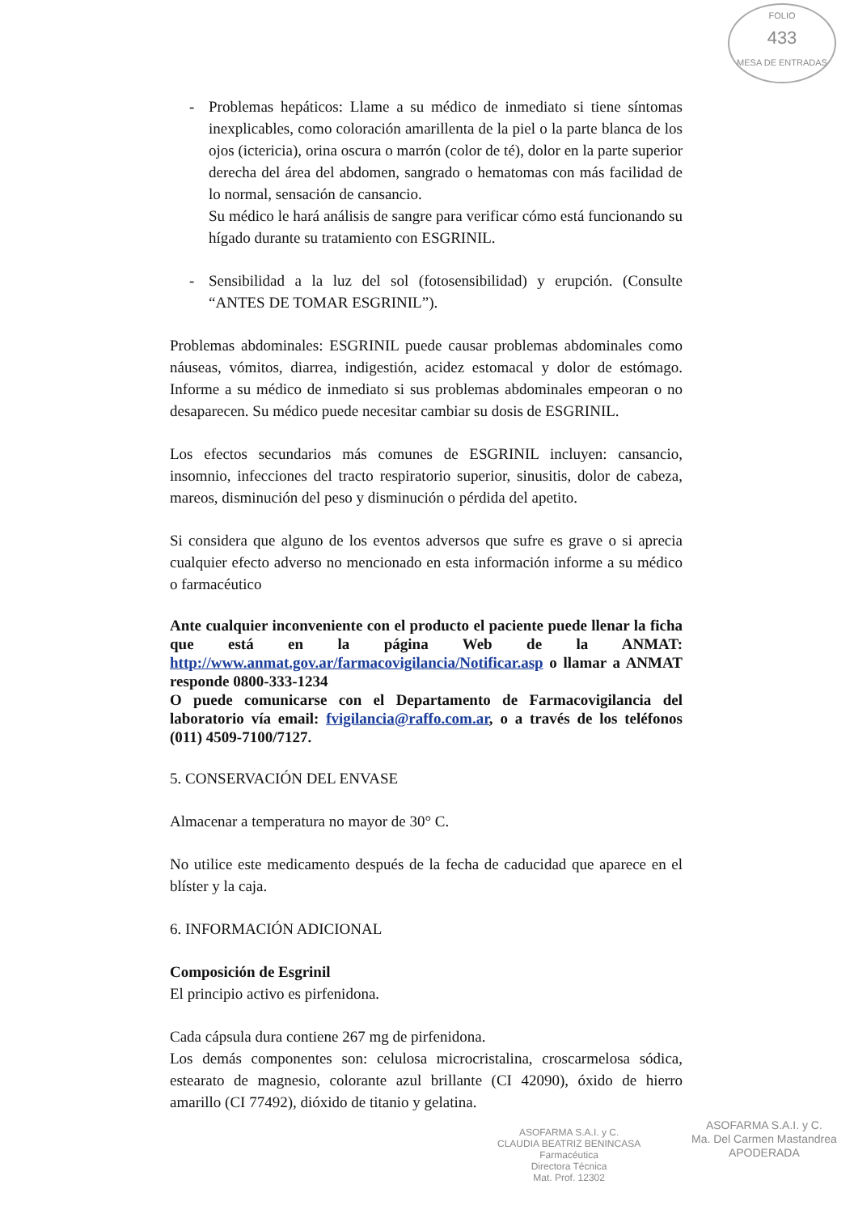FOLIO
433
MESA DE ENTRADAS
- Problemas hepáticos: Llame a su médico de inmediato si tiene síntomas inexplicables, como coloración amarillenta de la piel o la parte blanca de los ojos (ictericia), orina oscura o marrón (color de té), dolor en la parte superior derecha del área del abdomen, sangrado o hematomas con más facilidad de lo normal, sensación de cansancio.
Su médico le hará análisis de sangre para verificar cómo está funcionando su hígado durante su tratamiento con ESGRINIL.
- Sensibilidad a la luz del sol (fotosensibilidad) y erupción. (Consulte “ANTES DE TOMAR ESGRINIL”).
Problemas abdominales: ESGRINIL puede causar problemas abdominales como náuseas, vómitos, diarrea, indigestión, acidez estomacal y dolor de estómago. Informe a su médico de inmediato si sus problemas abdominales empeoran o no desaparecen. Su médico puede necesitar cambiar su dosis de ESGRINIL.
Los efectos secundarios más comunes de ESGRINIL incluyen: cansancio, insomnio, infecciones del tracto respiratorio superior, sinusitis, dolor de cabeza, mareos, disminución del peso y disminución o pérdida del apetito.
Si considera que alguno de los eventos adversos que sufre es grave o si aprecia cualquier efecto adverso no mencionado en esta información informe a su médico o farmacéutico
Ante cualquier inconveniente con el producto el paciente puede llenar la ficha que está en la página Web de la ANMAT: http://www.anmat.gov.ar/farmacovigilancia/Notificar.asp o llamar a ANMAT responde 0800-333-1234
O puede comunicarse con el Departamento de Farmacovigilancia del laboratorio vía email: fvigilancia@raffo.com.ar, o a través de los teléfonos (011) 4509-7100/7127.
5. CONSERVACIÓN DEL ENVASE
Almacenar a temperatura no mayor de 30° C.
No utilice este medicamento después de la fecha de caducidad que aparece en el blíster y la caja.
6. INFORMACIÓN ADICIONAL
Composición de Esgrinil
El principio activo es pirfenidona.
Cada cápsula dura contiene 267 mg de pirfenidona.
Los demás componentes son: celulosa microcristalina, croscarmelosa sódica, estearato de magnesio, colorante azul brillante (CI 42090), óxido de hierro amarillo (CI 77492), dióxido de titanio y gelatina.
ASOFARMA S.A.I. y C.
CLAUDIA BEATRIZ BENINCASA
Farmacéutica
Directora Técnica
Mat. Prof. 12302
ASOFARMA S.A.I. y C.
Ma. Del Carmen Mastandrea
APODERADA